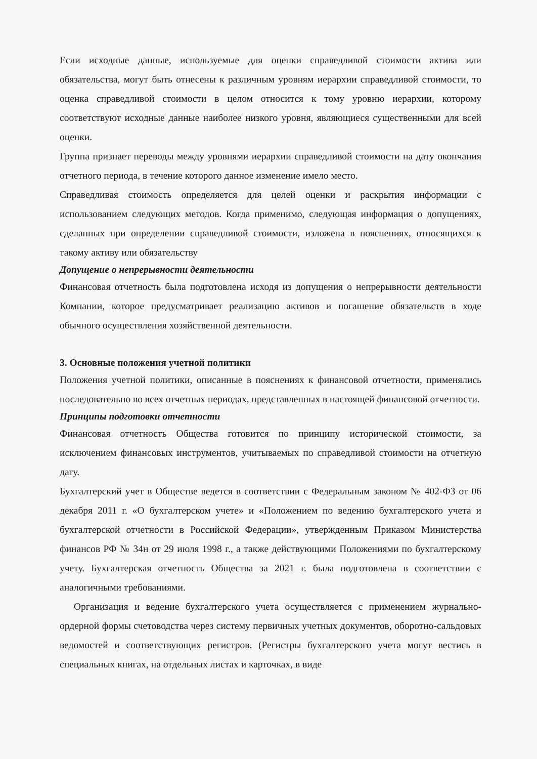Если исходные данные, используемые для оценки справедливой стоимости актива или обязательства, могут быть отнесены к различным уровням иерархии справедливой стоимости, то оценка справедливой стоимости в целом относится к тому уровню иерархии, которому соответствуют исходные данные наиболее низкого уровня, являющиеся существенными для всей оценки.
Группа признает переводы между уровнями иерархии справедливой стоимости на дату окончания отчетного периода, в течение которого данное изменение имело место.
Справедливая стоимость определяется для целей оценки и раскрытия информации с использованием следующих методов. Когда применимо, следующая информация о допущениях, сделанных при определении справедливой стоимости, изложена в пояснениях, относящихся к такому активу или обязательству
Допущение о непрерывности деятельности
Финансовая отчетность была подготовлена исходя из допущения о непрерывности деятельности Компании, которое предусматривает реализацию активов и погашение обязательств в ходе обычного осуществления хозяйственной деятельности.
3. Основные положения учетной политики
Положения учетной политики, описанные в пояснениях к финансовой отчетности, применялись последовательно во всех отчетных периодах, представленных в настоящей финансовой отчетности.
Принципы подготовки отчетности
Финансовая отчетность Общества готовится по принципу исторической стоимости, за исключением финансовых инструментов, учитываемых по справедливой стоимости на отчетную дату.
Бухгалтерский учет в Обществе ведется в соответствии с Федеральным законом № 402-ФЗ от 06 декабря 2011 г. «О бухгалтерском учете» и «Положением по ведению бухгалтерского учета и бухгалтерской отчетности в Российской Федерации», утвержденным Приказом Министерства финансов РФ № 34н от 29 июля 1998 г., а также действующими Положениями по бухгалтерскому учету. Бухгалтерская отчетность Общества за 2021 г. была подготовлена в соответствии с аналогичными требованиями.
Организация и ведение бухгалтерского учета осуществляется с применением журнально-ордерной формы счетоводства через систему первичных учетных документов, оборотно-сальдовых ведомостей и соответствующих регистров. (Регистры бухгалтерского учета могут вестись в специальных книгах, на отдельных листах и карточках, в виде